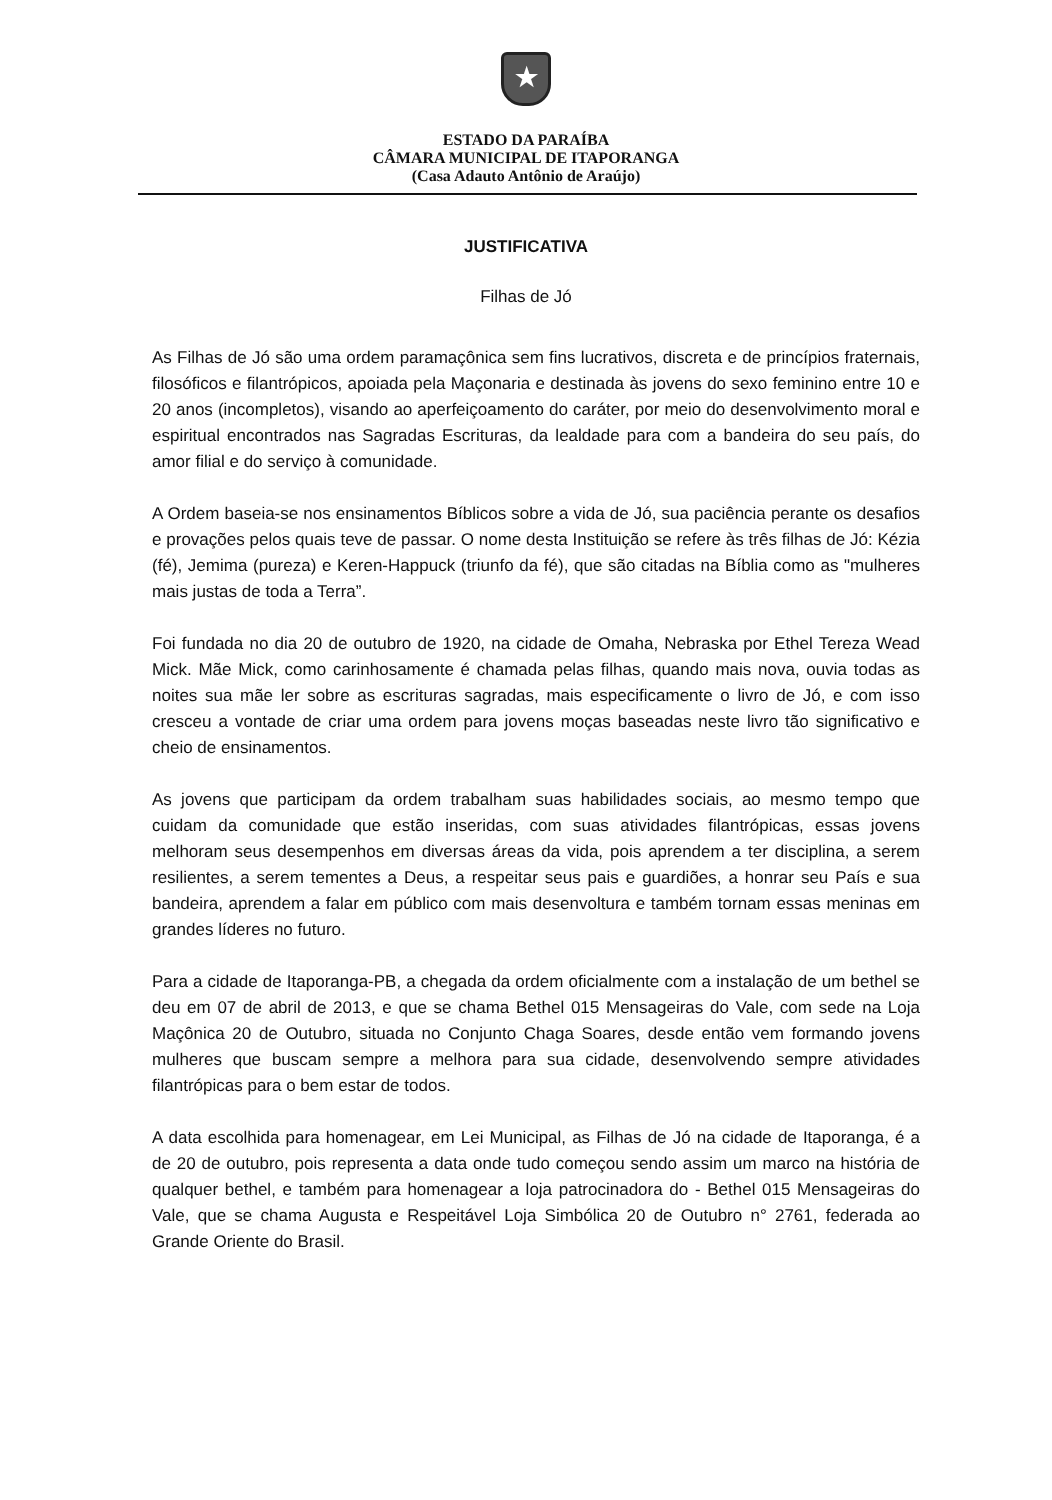★
ESTADO DA PARAÍBA
CÂMARA MUNICIPAL DE ITAPORANGA
(Casa Adauto Antônio de Araújo)
JUSTIFICATIVA
Filhas de Jó
As Filhas de Jó são uma ordem paramaçônica sem fins lucrativos, discreta e de princípios fraternais, filosóficos e filantrópicos, apoiada pela Maçonaria e destinada às jovens do sexo feminino entre 10 e 20 anos (incompletos), visando ao aperfeiçoamento do caráter, por meio do desenvolvimento moral e espiritual encontrados nas Sagradas Escrituras, da lealdade para com a bandeira do seu país, do amor filial e do serviço à comunidade.
A Ordem baseia-se nos ensinamentos Bíblicos sobre a vida de Jó, sua paciência perante os desafios e provações pelos quais teve de passar. O nome desta Instituição se refere às três filhas de Jó: Kézia (fé), Jemima (pureza) e Keren-Happuck (triunfo da fé), que são citadas na Bíblia como as "mulheres mais justas de toda a Terra”.
Foi fundada no dia 20 de outubro de 1920, na cidade de Omaha, Nebraska por Ethel Tereza Wead Mick. Mãe Mick, como carinhosamente é chamada pelas filhas, quando mais nova, ouvia todas as noites sua mãe ler sobre as escrituras sagradas, mais especificamente o livro de Jó, e com isso cresceu a vontade de criar uma ordem para jovens moças baseadas neste livro tão significativo e cheio de ensinamentos.
As jovens que participam da ordem trabalham suas habilidades sociais, ao mesmo tempo que cuidam da comunidade que estão inseridas, com suas atividades filantrópicas, essas jovens melhoram seus desempenhos em diversas áreas da vida, pois aprendem a ter disciplina, a serem resilientes, a serem tementes a Deus, a respeitar seus pais e guardiões, a honrar seu País e sua bandeira, aprendem a falar em público com mais desenvoltura e também tornam essas meninas em grandes líderes no futuro.
Para a cidade de Itaporanga-PB, a chegada da ordem oficialmente com a instalação de um bethel se deu em 07 de abril de 2013, e que se chama Bethel 015 Mensageiras do Vale, com sede na Loja Maçônica 20 de Outubro, situada no Conjunto Chaga Soares, desde então vem formando jovens mulheres que buscam sempre a melhora para sua cidade, desenvolvendo sempre atividades filantrópicas para o bem estar de todos.
A data escolhida para homenagear, em Lei Municipal, as Filhas de Jó na cidade de Itaporanga, é a de 20 de outubro, pois representa a data onde tudo começou sendo assim um marco na história de qualquer bethel, e também para homenagear a loja patrocinadora do - Bethel 015 Mensageiras do Vale, que se chama Augusta e Respeitável Loja Simbólica 20 de Outubro n° 2761, federada ao Grande Oriente do Brasil.